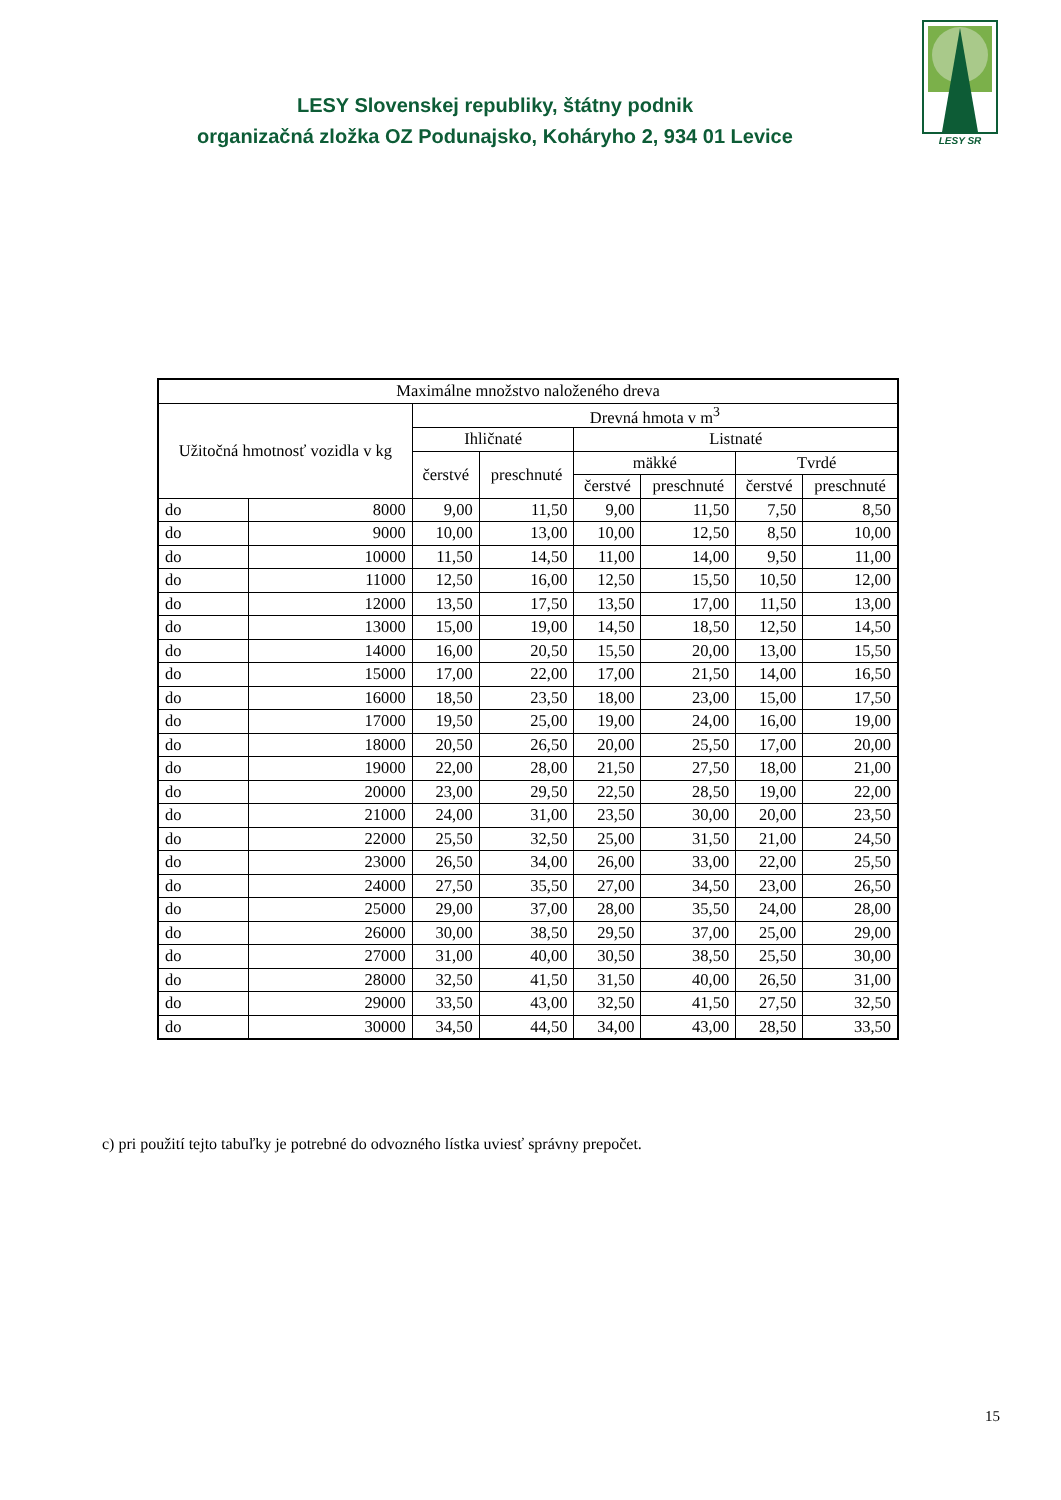LESY Slovenskej republiky, štátny podnik
organizačná zložka OZ Podunajsko, Koháryho 2, 934 01 Levice
LESY SR
| Maximálne množstvo naloženého dreva | | | | | | | |
| --- | --- | --- | --- | --- | --- | --- | --- |
| Užitočná hmotnosť vozidla v kg | | Drevná hmota v m<sup>3</sup> | | | | | |
| | | Ihličnaté | | Listnaté | | | |
| | | čerstvé | preschnuté | mäkké | | Tvrdé | |
| | | | | čerstvé | preschnuté | čerstvé | preschnuté |
| do | 8000 | 9,00 | 11,50 | 9,00 | 11,50 | 7,50 | 8,50 |
| do | 9000 | 10,00 | 13,00 | 10,00 | 12,50 | 8,50 | 10,00 |
| do | 10000 | 11,50 | 14,50 | 11,00 | 14,00 | 9,50 | 11,00 |
| do | 11000 | 12,50 | 16,00 | 12,50 | 15,50 | 10,50 | 12,00 |
| do | 12000 | 13,50 | 17,50 | 13,50 | 17,00 | 11,50 | 13,00 |
| do | 13000 | 15,00 | 19,00 | 14,50 | 18,50 | 12,50 | 14,50 |
| do | 14000 | 16,00 | 20,50 | 15,50 | 20,00 | 13,00 | 15,50 |
| do | 15000 | 17,00 | 22,00 | 17,00 | 21,50 | 14,00 | 16,50 |
| do | 16000 | 18,50 | 23,50 | 18,00 | 23,00 | 15,00 | 17,50 |
| do | 17000 | 19,50 | 25,00 | 19,00 | 24,00 | 16,00 | 19,00 |
| do | 18000 | 20,50 | 26,50 | 20,00 | 25,50 | 17,00 | 20,00 |
| do | 19000 | 22,00 | 28,00 | 21,50 | 27,50 | 18,00 | 21,00 |
| do | 20000 | 23,00 | 29,50 | 22,50 | 28,50 | 19,00 | 22,00 |
| do | 21000 | 24,00 | 31,00 | 23,50 | 30,00 | 20,00 | 23,50 |
| do | 22000 | 25,50 | 32,50 | 25,00 | 31,50 | 21,00 | 24,50 |
| do | 23000 | 26,50 | 34,00 | 26,00 | 33,00 | 22,00 | 25,50 |
| do | 24000 | 27,50 | 35,50 | 27,00 | 34,50 | 23,00 | 26,50 |
| do | 25000 | 29,00 | 37,00 | 28,00 | 35,50 | 24,00 | 28,00 |
| do | 26000 | 30,00 | 38,50 | 29,50 | 37,00 | 25,00 | 29,00 |
| do | 27000 | 31,00 | 40,00 | 30,50 | 38,50 | 25,50 | 30,00 |
| do | 28000 | 32,50 | 41,50 | 31,50 | 40,00 | 26,50 | 31,00 |
| do | 29000 | 33,50 | 43,00 | 32,50 | 41,50 | 27,50 | 32,50 |
| do | 30000 | 34,50 | 44,50 | 34,00 | 43,00 | 28,50 | 33,50 |
c) pri použití tejto tabuľky je potrebné do odvozného lístka uviesť správny prepočet.
15